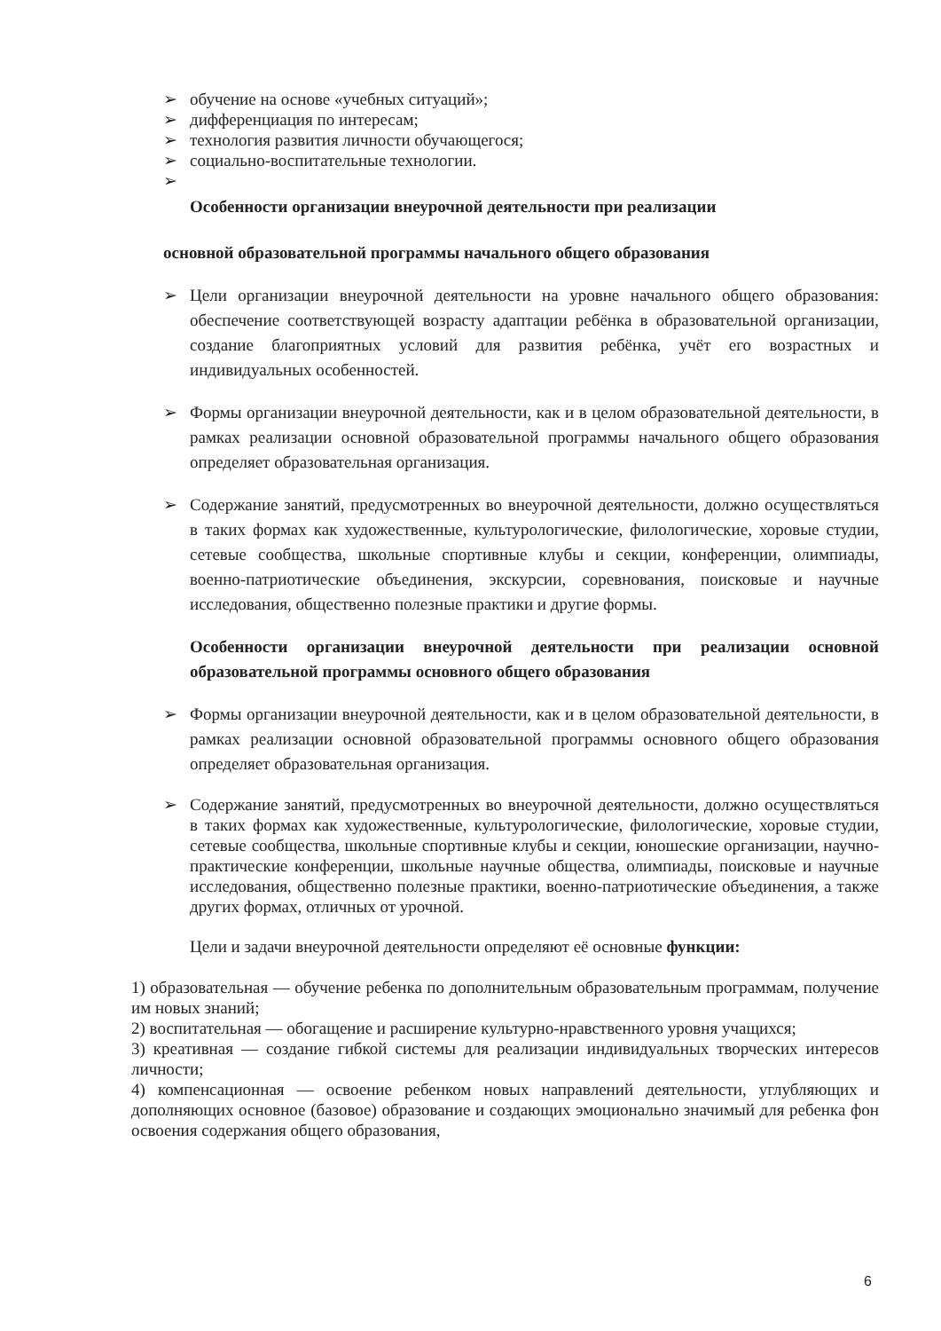➢ обучение на основе «учебных ситуаций»;
➢ дифференциация по интересам;
➢ технология развития личности обучающегося;
➢ социально-воспитательные технологии.
➢
Особенности организации внеурочной деятельности при реализации
основной образовательной программы начального общего образования
➢ Цели организации внеурочной деятельности на уровне начального общего образования: обеспечение соответствующей возрасту адаптации ребёнка в образовательной организации, создание благоприятных условий для развития ребёнка, учёт его возрастных и индивидуальных особенностей.
➢ Формы организации внеурочной деятельности, как и в целом образовательной деятельности, в рамках реализации основной образовательной программы начального общего образования определяет образовательная организация.
➢ Содержание занятий, предусмотренных во внеурочной деятельности, должно осуществляться в таких формах как художественные, культурологические, филологические, хоровые студии, сетевые сообщества, школьные спортивные клубы и секции, конференции, олимпиады, военно-патриотические объединения, экскурсии, соревнования, поисковые и научные исследования, общественно полезные практики и другие формы.
Особенности организации внеурочной деятельности при реализации основной образовательной программы основного общего образования
➢ Формы организации внеурочной деятельности, как и в целом образовательной деятельности, в рамках реализации основной образовательной программы основного общего образования определяет образовательная организация.
➢ Содержание занятий, предусмотренных во внеурочной деятельности, должно осуществляться в таких формах как художественные, культурологические, филологические, хоровые студии, сетевые сообщества, школьные спортивные клубы и секции, юношеские организации, научно-практические конференции, школьные научные общества, олимпиады, поисковые и научные исследования, общественно полезные практики, военно-патриотические объединения, а также других формах, отличных от урочной.
Цели и задачи внеурочной деятельности определяют её основные функции:
1) образовательная — обучение ребенка по дополнительным образовательным программам, получение им новых знаний;
2) воспитательная — обогащение и расширение культурно-нравственного уровня учащихся;
3) креативная — создание гибкой системы для реализации индивидуальных творческих интересов личности;
4) компенсационная — освоение ребенком новых направлений деятельности, углубляющих и дополняющих основное (базовое) образование и создающих эмоционально значимый для ребенка фон освоения содержания общего образования,
6